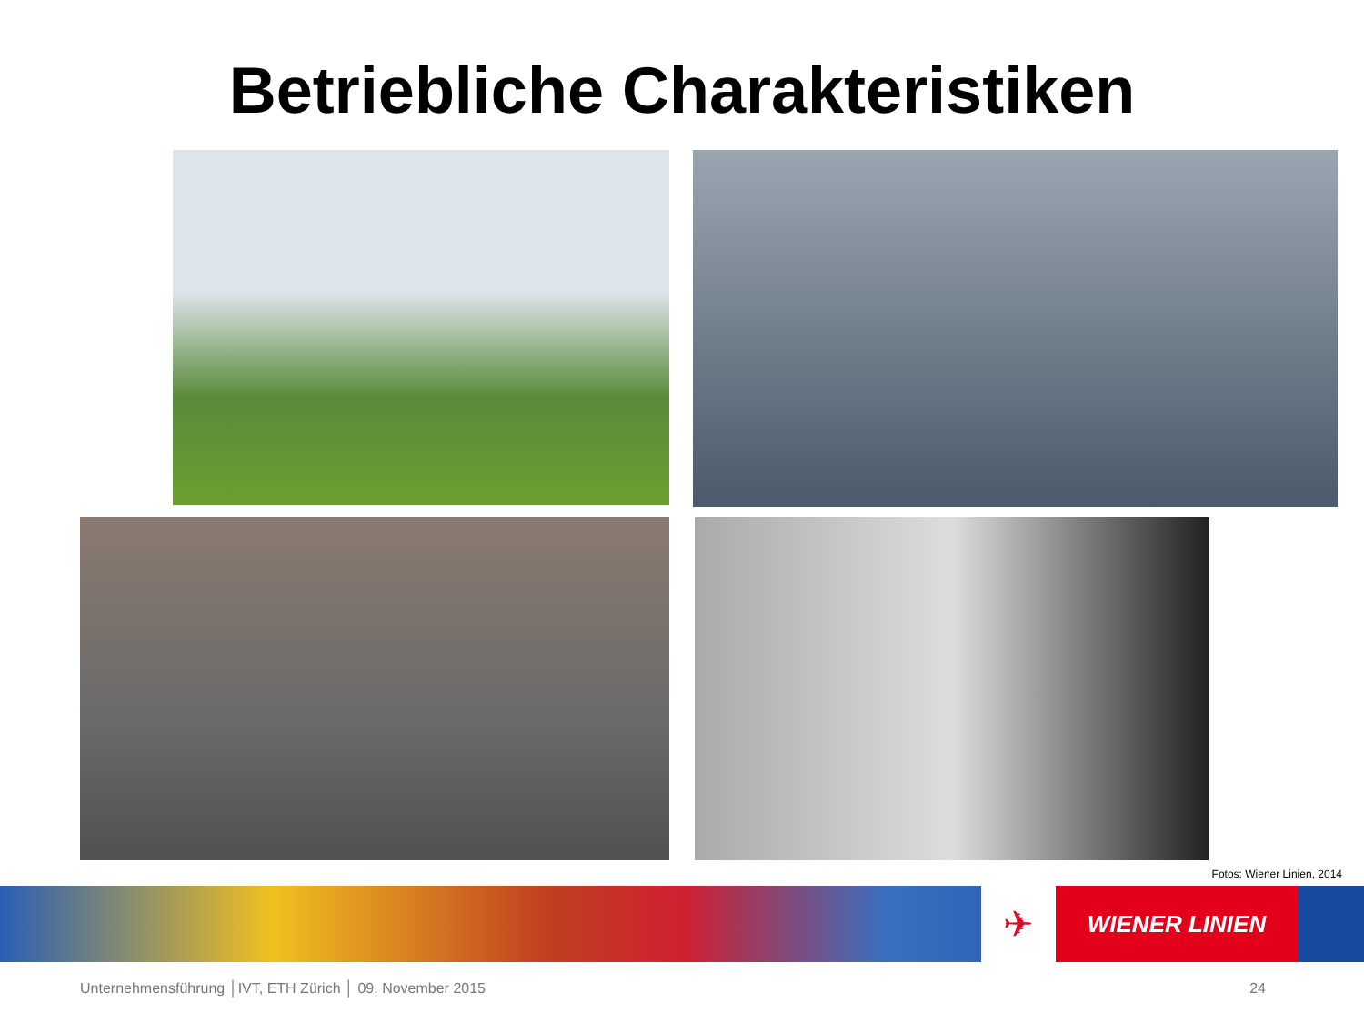Betriebliche Charakteristiken
Fotos: Wiener Linien, 2014
✈
WIENER LINIEN
Unternehmensführung │IVT, ETH Zürich │ 09. November 2015
24